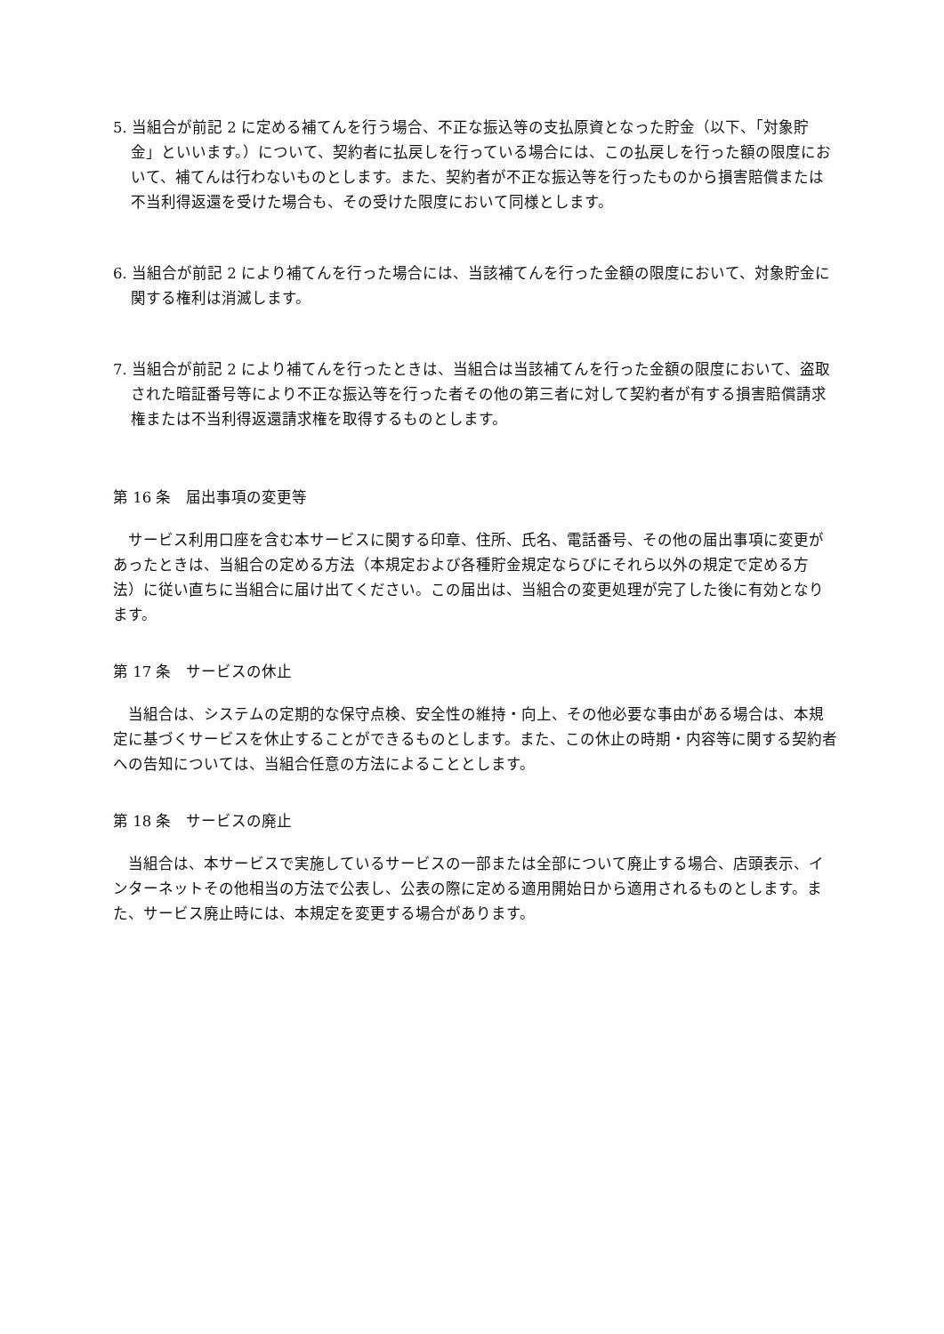5. 当組合が前記 2 に定める補てんを行う場合、不正な振込等の支払原資となった貯金（以下、「対象貯金」といいます。）について、契約者に払戻しを行っている場合には、この払戻しを行った額の限度において、補てんは行わないものとします。また、契約者が不正な振込等を行ったものから損害賠償または不当利得返還を受けた場合も、その受けた限度において同様とします。
6. 当組合が前記 2 により補てんを行った場合には、当該補てんを行った金額の限度において、対象貯金に関する権利は消滅します。
7. 当組合が前記 2 により補てんを行ったときは、当組合は当該補てんを行った金額の限度において、盗取された暗証番号等により不正な振込等を行った者その他の第三者に対して契約者が有する損害賠償請求権または不当利得返還請求権を取得するものとします。
第 16 条　届出事項の変更等
サービス利用口座を含む本サービスに関する印章、住所、氏名、電話番号、その他の届出事項に変更があったときは、当組合の定める方法（本規定および各種貯金規定ならびにそれら以外の規定で定める方法）に従い直ちに当組合に届け出てください。この届出は、当組合の変更処理が完了した後に有効となります。
第 17 条　サービスの休止
当組合は、システムの定期的な保守点検、安全性の維持・向上、その他必要な事由がある場合は、本規定に基づくサービスを休止することができるものとします。また、この休止の時期・内容等に関する契約者への告知については、当組合任意の方法によることとします。
第 18 条　サービスの廃止
当組合は、本サービスで実施しているサービスの一部または全部について廃止する場合、店頭表示、インターネットその他相当の方法で公表し、公表の際に定める適用開始日から適用されるものとします。また、サービス廃止時には、本規定を変更する場合があります。